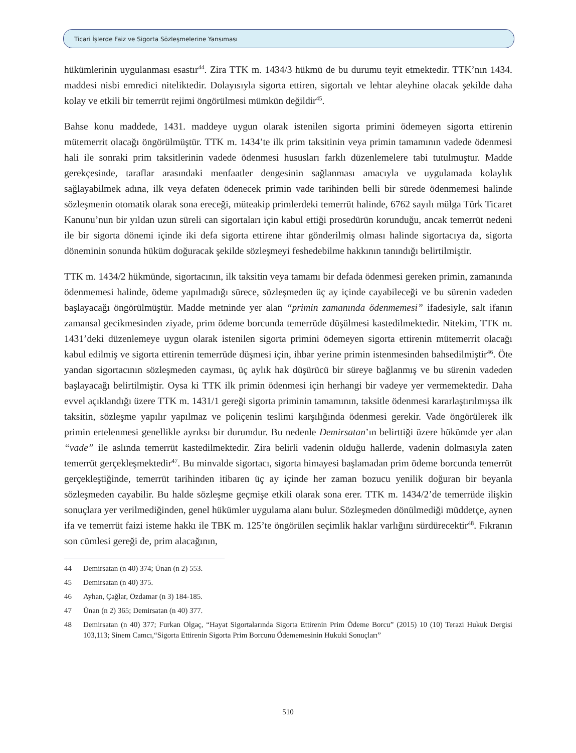Ticari İşlerde Faiz ve Sigorta Sözleşmelerine Yansıması
hükümlerinin uygulanması esastır<sup>44</sup>. Zira TTK m. 1434/3 hükmü de bu durumu teyit etmektedir. TTK’nın 1434. maddesi nisbi emredici niteliktedir. Dolayısıyla sigorta ettiren, sigortalı ve lehtar aleyhine olacak şekilde daha kolay ve etkili bir temerrüt rejimi öngörülmesi mümkün değildir<sup>45</sup>.
Bahse konu maddede, 1431. maddeye uygun olarak istenilen sigorta primini ödemeyen sigorta ettirenin mütemerrit olacağı öngörülmüştür. TTK m. 1434’te ilk prim taksitinin veya primin tamamının vadede ödenmesi hali ile sonraki prim taksitlerinin vadede ödenmesi hususları farklı düzenlemelere tabi tutulmuştur. Madde gerekçesinde, taraflar arasındaki menfaatler dengesinin sağlanması amacıyla ve uygulamada kolaylık sağlayabilmek adına, ilk veya defaten ödenecek primin vade tarihinden belli bir sürede ödenmemesi halinde sözleşmenin otomatik olarak sona ereceği, müteakip primlerdeki temerrüt halinde, 6762 sayılı mülga Türk Ticaret Kanunu’nun bir yıldan uzun süreli can sigortaları için kabul ettiği prosedürün korunduğu, ancak temerrüt nedeni ile bir sigorta dönemi içinde iki defa sigorta ettirene ihtar gönderilmiş olması halinde sigortacıya da, sigorta döneminin sonunda hüküm doğuracak şekilde sözleşmeyi feshedebilme hakkının tanındığı belirtilmiştir.
TTK m. 1434/2 hükmünde, sigortacının, ilk taksitin veya tamamı bir defada ödenmesi gereken primin, zamanında ödenmemesi halinde, ödeme yapılmadığı sürece, sözleşmeden üç ay içinde cayabileceği ve bu sürenin vadeden başlayacağı öngörülmüştür. Madde metninde yer alan “primin zamanında ödenmemesi” ifadesiyle, salt ifanın zamansal gecikmesinden ziyade, prim ödeme borcunda temerrüde düşülmesi kastedilmektedir. Nitekim, TTK m. 1431’deki düzenlemeye uygun olarak istenilen sigorta primini ödemeyen sigorta ettirenin mütemerrit olacağı kabul edilmiş ve sigorta ettirenin temerrüde düşmesi için, ihbar yerine primin istenmesinden bahsedilmiştir<sup>46</sup>. Öte yandan sigortacının sözleşmeden cayması, üç aylık hak düşürücü bir süreye bağlanmış ve bu sürenin vadeden başlayacağı belirtilmiştir. Oysa ki TTK ilk primin ödenmesi için herhangi bir vadeye yer vermemektedir. Daha evvel açıklandığı üzere TTK m. 1431/1 gereği sigorta priminin tamamının, taksitle ödenmesi kararlaştırılmışsa ilk taksitin, sözleşme yapılır yapılmaz ve poliçenin teslimi karşılığında ödenmesi gerekir. Vade öngörülerek ilk primin ertelenmesi genellikle ayrıksı bir durumdur. Bu nedenle Demirsatan’ın belirttiği üzere hükümde yer alan “vade” ile aslında temerrüt kastedilmektedir. Zira belirli vadenin olduğu hallerde, vadenin dolmasıyla zaten temerrüt gerçekleşmektedir<sup>47</sup>. Bu minvalde sigortacı, sigorta himayesi başlamadan prim ödeme borcunda temerrüt gerçekleştiğinde, temerrüt tarihinden itibaren üç ay içinde her zaman bozucu yenilik doğuran bir beyanla sözleşmeden cayabilir. Bu halde sözleşme geçmişe etkili olarak sona erer. TTK m. 1434/2’de temerrüde ilişkin sonuçlara yer verilmediğinden, genel hükümler uygulama alanı bulur. Sözleşmeden dönülmediği müddetçe, aynen ifa ve temerrüt faizi isteme hakkı ile TBK m. 125’te öngörülen seçimlik haklar varlığını sürdürecektir<sup>48</sup>. Fıkranın son cümlesi gereği de, prim alacağının,
44 Demirsatan (n 40) 374; Ünan (n 2) 553.
45 Demirsatan (n 40) 375.
46 Ayhan, Çağlar, Özdamar (n 3) 184-185.
47 Ünan (n 2) 365; Demirsatan (n 40) 377.
48 Demirsatan (n 40) 377; Furkan Olgaç, “Hayat Sigortalarında Sigorta Ettirenin Prim Ödeme Borcu” (2015) 10 (10) Terazi Hukuk Dergisi 103,113; Sinem Camcı,“Sigorta Ettirenin Sigorta Prim Borcunu Ödememesinin Hukuki Sonuçları”
510